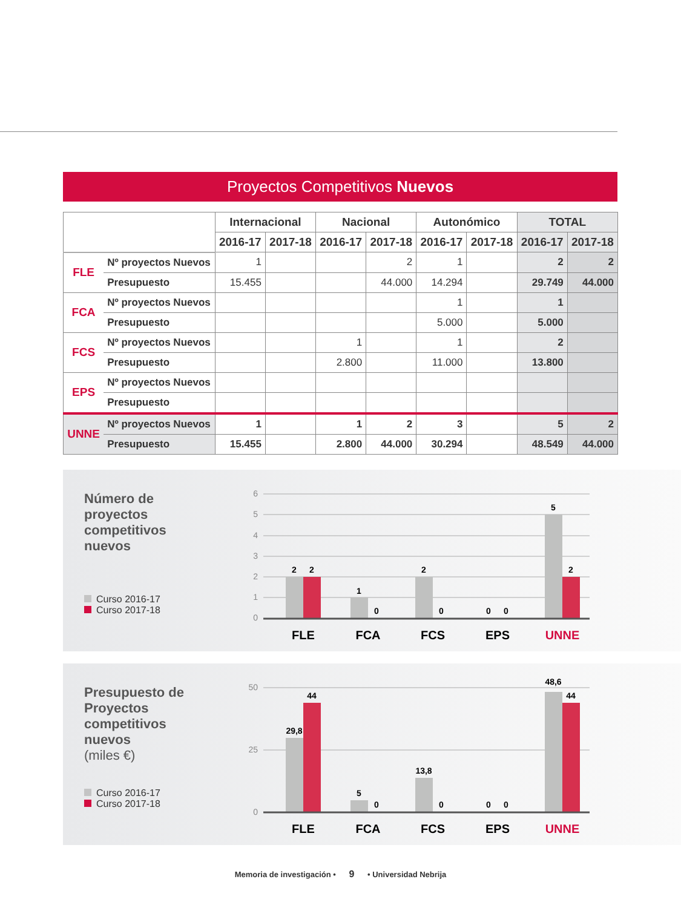Proyectos Competitivos Nuevos
| | | Internacional | | Nacional | | Autonómico | | TOTAL | |
| --- | --- | --- | --- | --- | --- | --- | --- | --- | --- |
| | | 2016-17 | 2017-18 | 2016-17 | 2017-18 | 2016-17 | 2017-18 | 2016-17 | 2017-18 |
| FLE | Nº proyectos Nuevos | 1 | | | 2 | 1 | | 2 | 2 |
| | Presupuesto | 15.455 | | | 44.000 | 14.294 | | 29.749 | 44.000 |
| FCA | Nº proyectos Nuevos | | | | | 1 | | 1 | |
| | Presupuesto | | | | | 5.000 | | 5.000 | |
| FCS | Nº proyectos Nuevos | | | 1 | | 1 | | 2 | |
| | Presupuesto | | | 2.800 | | 11.000 | | 13.800 | |
| EPS | Nº proyectos Nuevos | | | | | | | | |
| | Presupuesto | | | | | | | | |
| UNNE | Nº proyectos Nuevos | 1 | | 1 | 2 | 3 | | 5 | 2 |
| | Presupuesto | 15.455 | | 2.800 | 44.000 | 30.294 | | 48.549 | 44.000 |
Número de proyectos competitivos nuevos
Curso 2016-17
Curso 2017-18
6
5
4
3
2
1
0
2
2
1
0
2
0
0
0
5
2
FLE
FCA
FCS
EPS
UNNE
Presupuesto de Proyectos competitivos nuevos
(miles €)
Curso 2016-17
Curso 2017-18
50
25
0
29,8
44
5
0
13,8
0
0
0
48,6
44
FLE
FCA
FCS
EPS
UNNE
Memoria de investigación • 9 • Universidad Nebrija